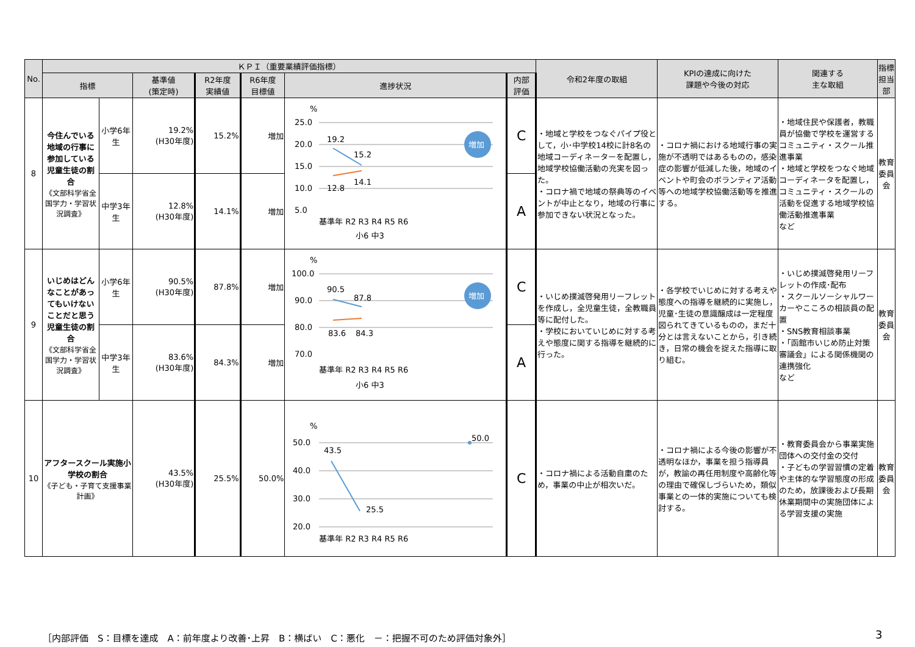| No. | ＫＰＩ（重要業績評価指標） | | | | | | | 令和2年度の取組 | KPIの達成に向けた 課題や今後の対応 | 関連する 主な取組 | 指標担当部 |
| --- | --- | --- | --- | --- | --- | --- | --- | --- | --- | --- | --- |
| | 指標 | | 基準値 (策定時) | R2年度 実績値 | R6年度 目標値 | 進捗状況 | 内部 評価 | | | | |
| 8 | 今住んでいる地域の行事に参加している児童生徒の割合 《文部科学省全国学力・学習状況調査》 | 小学6年生 | 19.2% (H30年度) | 15.2% | 増加 | % 25.0 20.0 15.0 10.0 5.0 19.2 15.2 12.8 14.1 増加 基準年 R2 R3 R4 R5 R6 小6 中3 | C | ・地域と学校をつなぐパイプ役として，小･中学校14校に計8名の地域コーディネーターを配置し，地域学校協働活動の充実を図った。 ・コロナ禍で地域の祭典等のイベントが中止となり，地域の行事に参加できない状況となった。 | ・コロナ禍における地域行事の実施が不透明ではあるものの，感染症の影響が低減した後，地域のイベントや町会のボランティア活動等への地域学校協働活動等を推進する。 | ・地域住民や保護者，教職員が協働で学校を運営するコミュニティ・スクール推進事業 ・地域と学校をつなぐ地域コーディネータを配置し，コミュニティ・スクールの活動を促進する地域学校協働活動推進事業 など | 教育委員会 |
| | | 中学3年生 | 12.8% (H30年度) | 14.1% | 増加 | | A | | | | |
| 9 | いじめはどんなことがあってもいけないことだと思う児童生徒の割合 《文部科学省全国学力・学習状況調査》 | 小学6年生 | 90.5% (H30年度) | 87.8% | 増加 | % 100.0 90.0 80.0 70.0 90.5 87.8 83.6 84.3 増加 基準年 R2 R3 R4 R5 R6 小6 中3 | C | ・いじめ撲滅啓発用リーフレットを作成し，全児童生徒，全教職員等に配付した。 ・学校においていじめに対する考えや態度に関する指導を継続的に行った。 | ・各学校でいじめに対する考えや態度への指導を継続的に実施し，児童･生徒の意識醸成は一定程度図られてきているものの，まだ十分とは言えないことから，引き続き，日常の機会を捉えた指導に取り組む。 | ・いじめ撲滅啓発用リーフレットの作成･配布 ・スクールソーシャルワーカーやこころの相談員の配置 ・SNS教育相談事業 ・「函館市いじめ防止対策審議会」による関係機関の連携強化 など | 教育委員会 |
| | | 中学3年生 | 83.6% (H30年度) | 84.3% | 増加 | | A | | | | |
| 10 | アフタースクール実施小学校の割合 《子ども・子育て支援事業計画》 | | 43.5% (H30年度) | 25.5% | 50.0% | % 50.0 50.0 40.0 30.0 20.0 43.5 25.5 基準年 R2 R3 R4 R5 R6 | C | ・コロナ禍による活動自粛のため，事業の中止が相次いだ。 | ・コロナ禍による今後の影響が不透明なほか，事業を担う指導員が，教諭の再任用制度や高齢化等の理由で確保しづらいため，類似事業との一体的実施についても検討する。 | ・教育委員会から事業実施団体への交付金の交付 ・子どもの学習習慣の定着や主体的な学習態度の形成のため，放課後および長期休業期間中の実施団体による学習支援の実施 | 教育委員会 |
［内部評価　S：目標を達成　A：前年度より改善･上昇　B：横ばい　C：悪化　－：把握不可のため評価対象外］
3